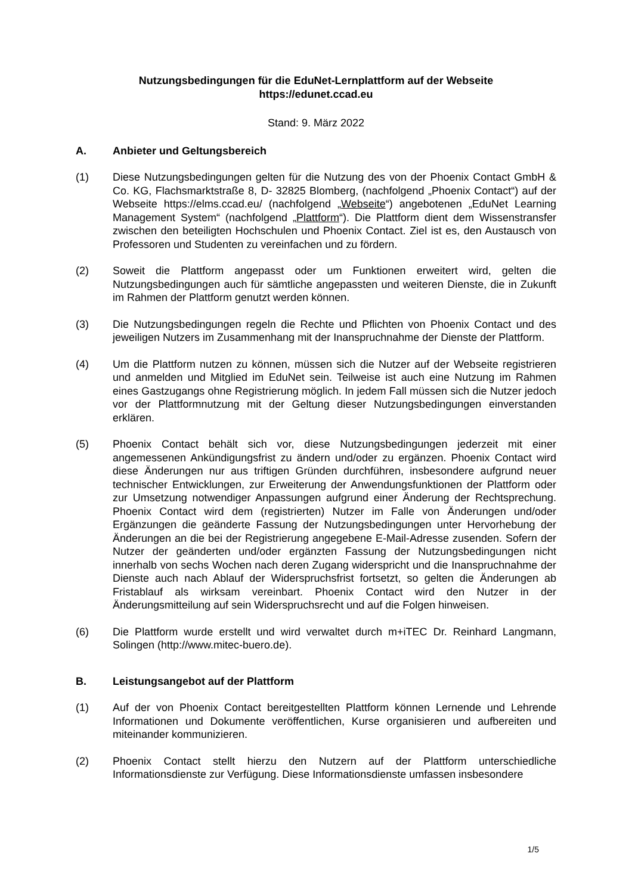Nutzungsbedingungen für die EduNet-Lernplattform auf der Webseite
https://edunet.ccad.eu
Stand: 9. März 2022
A. Anbieter und Geltungsbereich
(1) Diese Nutzungsbedingungen gelten für die Nutzung des von der Phoenix Contact GmbH & Co. KG, Flachsmarktstraße 8, D- 32825 Blomberg, (nachfolgend „Phoenix Contact“) auf der Webseite https://elms.ccad.eu/ (nachfolgend „Webseite“) angebotenen „EduNet Learning Management System“ (nachfolgend „Plattform“). Die Plattform dient dem Wissenstransfer zwischen den beteiligten Hochschulen und Phoenix Contact. Ziel ist es, den Austausch von Professoren und Studenten zu vereinfachen und zu fördern.
(2) Soweit die Plattform angepasst oder um Funktionen erweitert wird, gelten die Nutzungsbedingungen auch für sämtliche angepassten und weiteren Dienste, die in Zukunft im Rahmen der Plattform genutzt werden können.
(3) Die Nutzungsbedingungen regeln die Rechte und Pflichten von Phoenix Contact und des jeweiligen Nutzers im Zusammenhang mit der Inanspruchnahme der Dienste der Plattform.
(4) Um die Plattform nutzen zu können, müssen sich die Nutzer auf der Webseite registrieren und anmelden und Mitglied im EduNet sein. Teilweise ist auch eine Nutzung im Rahmen eines Gastzugangs ohne Registrierung möglich. In jedem Fall müssen sich die Nutzer jedoch vor der Plattformnutzung mit der Geltung dieser Nutzungsbedingungen einverstanden erklären.
(5) Phoenix Contact behält sich vor, diese Nutzungsbedingungen jederzeit mit einer angemessenen Ankündigungsfrist zu ändern und/oder zu ergänzen. Phoenix Contact wird diese Änderungen nur aus triftigen Gründen durchführen, insbesondere aufgrund neuer technischer Entwicklungen, zur Erweiterung der Anwendungsfunktionen der Plattform oder zur Umsetzung notwendiger Anpassungen aufgrund einer Änderung der Rechtsprechung. Phoenix Contact wird dem (registrierten) Nutzer im Falle von Änderungen und/oder Ergänzungen die geänderte Fassung der Nutzungsbedingungen unter Hervorhebung der Änderungen an die bei der Registrierung angegebene E-Mail-Adresse zusenden. Sofern der Nutzer der geänderten und/oder ergänzten Fassung der Nutzungsbedingungen nicht innerhalb von sechs Wochen nach deren Zugang widerspricht und die Inanspruchnahme der Dienste auch nach Ablauf der Widerspruchsfrist fortsetzt, so gelten die Änderungen ab Fristablauf als wirksam vereinbart. Phoenix Contact wird den Nutzer in der Änderungsmitteilung auf sein Widerspruchsrecht und auf die Folgen hinweisen.
(6) Die Plattform wurde erstellt und wird verwaltet durch m+iTEC Dr. Reinhard Langmann, Solingen (http://www.mitec-buero.de).
B. Leistungsangebot auf der Plattform
(1) Auf der von Phoenix Contact bereitgestellten Plattform können Lernende und Lehrende Informationen und Dokumente veröffentlichen, Kurse organisieren und aufbereiten und miteinander kommunizieren.
(2) Phoenix Contact stellt hierzu den Nutzern auf der Plattform unterschiedliche Informationsdienste zur Verfügung. Diese Informationsdienste umfassen insbesondere
1/5